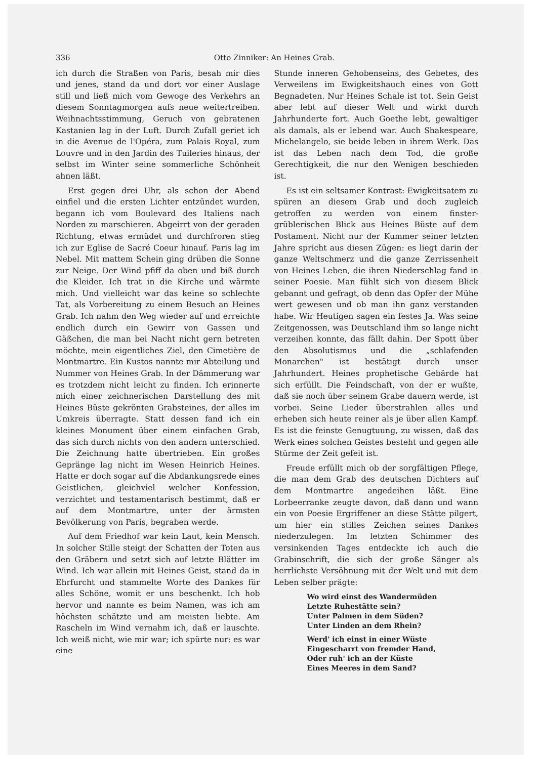336 Otto Zinniker: An Heines Grab.
ich durch die Straßen von Paris, besah mir dies und jenes, stand da und dort vor einer Auslage still und ließ mich vom Gewoge des Verkehrs an diesem Sonntagmorgen aufs neue weitertreiben. Weihnachtsstimmung, Geruch von gebratenen Kastanien lag in der Luft. Durch Zufall geriet ich in die Avenue de l'Opéra, zum Palais Royal, zum Louvre und in den Jardin des Tuileries hinaus, der selbst im Winter seine sommerliche Schönheit ahnen läßt.
Erst gegen drei Uhr, als schon der Abend einfiel und die ersten Lichter entzündet wurden, begann ich vom Boulevard des Italiens nach Norden zu marschieren. Abgeirrt von der geraden Richtung, etwas ermüdet und durchfroren stieg ich zur Eglise de Sacré Coeur hinauf. Paris lag im Nebel. Mit mattem Schein ging drüben die Sonne zur Neige. Der Wind pfiff da oben und biß durch die Kleider. Ich trat in die Kirche und wärmte mich. Und vielleicht war das keine so schlechte Tat, als Vorbereitung zu einem Besuch an Heines Grab. Ich nahm den Weg wieder auf und erreichte endlich durch ein Gewirr von Gassen und Gäßchen, die man bei Nacht nicht gern betreten möchte, mein eigentliches Ziel, den Cimetière de Montmartre. Ein Kustos nannte mir Abteilung und Nummer von Heines Grab. In der Dämmerung war es trotzdem nicht leicht zu finden. Ich erinnerte mich einer zeichnerischen Darstellung des mit Heines Büste gekrönten Grabsteines, der alles im Umkreis überragte. Statt dessen fand ich ein kleines Monument über einem einfachen Grab, das sich durch nichts von den andern unterschied. Die Zeichnung hatte übertrieben. Ein großes Gepränge lag nicht im Wesen Heinrich Heines. Hatte er doch sogar auf die Abdankungsrede eines Geistlichen, gleichviel welcher Konfession, verzichtet und testamentarisch bestimmt, daß er auf dem Montmartre, unter der ärmsten Bevölkerung von Paris, begraben werde.
Auf dem Friedhof war kein Laut, kein Mensch. In solcher Stille steigt der Schatten der Toten aus den Gräbern und setzt sich auf letzte Blätter im Wind. Ich war allein mit Heines Geist, stand da in Ehrfurcht und stammelte Worte des Dankes für alles Schöne, womit er uns beschenkt. Ich hob hervor und nannte es beim Namen, was ich am höchsten schätzte und am meisten liebte. Am Rascheln im Wind vernahm ich, daß er lauschte. Ich weiß nicht, wie mir war; ich spürte nur: es war eine
Stunde inneren Gehobenseins, des Gebetes, des Verweilens im Ewigkeitshauch eines von Gott Begnadeten. Nur Heines Schale ist tot. Sein Geist aber lebt auf dieser Welt und wirkt durch Jahrhunderte fort. Auch Goethe lebt, gewaltiger als damals, als er lebend war. Auch Shakespeare, Michelangelo, sie beide leben in ihrem Werk. Das ist das Leben nach dem Tod, die große Gerechtigkeit, die nur den Wenigen beschieden ist.
Es ist ein seltsamer Kontrast: Ewigkeitsatem zu spüren an diesem Grab und doch zugleich getroffen zu werden von einem finster-grüblerischen Blick aus Heines Büste auf dem Postament. Nicht nur der Kummer seiner letzten Jahre spricht aus diesen Zügen: es liegt darin der ganze Weltschmerz und die ganze Zerrissenheit von Heines Leben, die ihren Niederschlag fand in seiner Poesie. Man fühlt sich von diesem Blick gebannt und gefragt, ob denn das Opfer der Mühe wert gewesen und ob man ihn ganz verstanden habe. Wir Heutigen sagen ein festes Ja. Was seine Zeitgenossen, was Deutschland ihm so lange nicht verzeihen konnte, das fällt dahin. Der Spott über den Absolutismus und die „schlafenden Monarchen" ist bestätigt durch unser Jahrhundert. Heines prophetische Gebärde hat sich erfüllt. Die Feindschaft, von der er wußte, daß sie noch über seinem Grabe dauern werde, ist vorbei. Seine Lieder überstrahlen alles und erheben sich heute reiner als je über allen Kampf. Es ist die feinste Genugtuung, zu wissen, daß das Werk eines solchen Geistes besteht und gegen alle Stürme der Zeit gefeit ist.
Freude erfüllt mich ob der sorgfältigen Pflege, die man dem Grab des deutschen Dichters auf dem Montmartre angedeihen läßt. Eine Lorbeerranke zeugte davon, daß dann und wann ein von Poesie Ergriffener an diese Stätte pilgert, um hier ein stilles Zeichen seines Dankes niederzulegen. Im letzten Schimmer des versinkenden Tages entdeckte ich auch die Grabinschrift, die sich der große Sänger als herrlichste Versöhnung mit der Welt und mit dem Leben selber prägte:
Wo wird einst des Wandermüden
Letzte Ruhestätte sein?
Unter Palmen in dem Süden?
Unter Linden an dem Rhein?
Werd' ich einst in einer Wüste
Eingescharrt von fremder Hand,
Oder ruh' ich an der Küste
Eines Meeres in dem Sand?